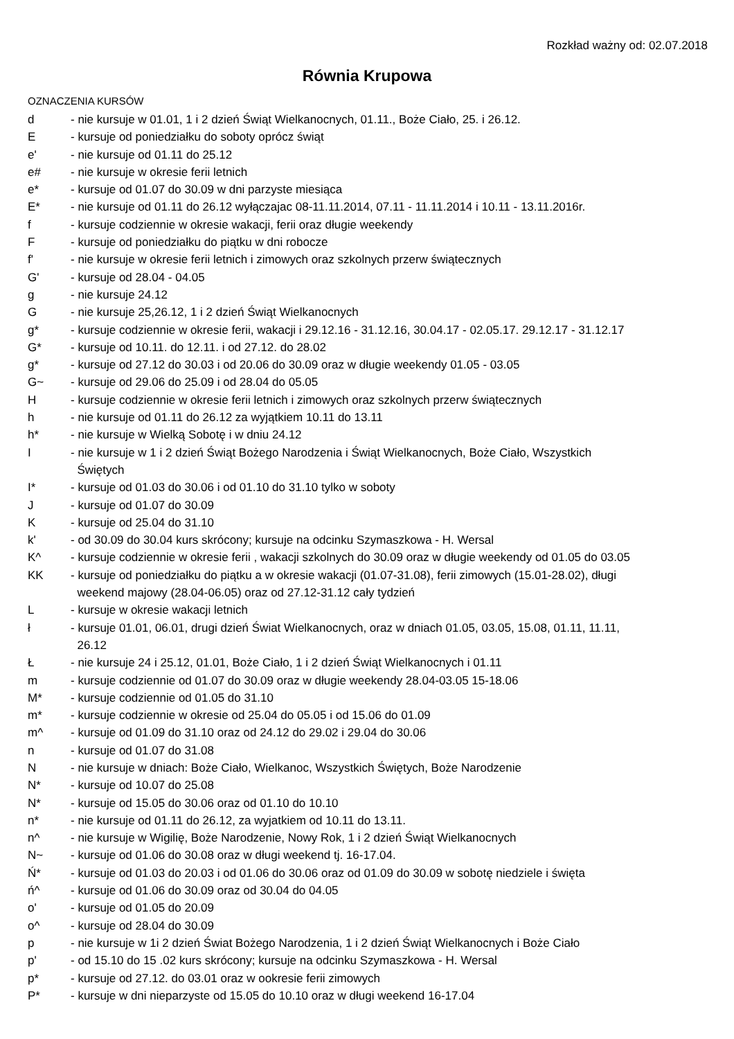Rozkład ważny od: 02.07.2018
Równia Krupowa
OZNACZENIA KURSÓW
| d | - nie kursuje w 01.01, 1 i 2 dzień Świąt Wielkanocnych, 01.11., Boże Ciało, 25. i 26.12. |
| E | - kursuje od poniedziałku do soboty oprócz świąt |
| e' | - nie kursuje od 01.11 do 25.12 |
| e# | - nie kursuje w okresie ferii letnich |
| e* | - kursuje od 01.07 do 30.09 w dni parzyste miesiąca |
| E* | - nie kursuje od 01.11 do 26.12 wyłączajac 08-11.11.2014, 07.11 - 11.11.2014 i 10.11 - 13.11.2016r. |
| f | - kursuje codziennie w okresie wakacji, ferii oraz długie weekendy |
| F | - kursuje od poniedziałku do piątku w dni robocze |
| f' | - nie kursuje w okresie ferii letnich i zimowych oraz szkolnych przerw świątecznych |
| G' | - kursuje od 28.04 - 04.05 |
| g | - nie kursuje 24.12 |
| G | - nie kursuje 25,26.12, 1 i 2 dzień Świąt Wielkanocnych |
| g* | - kursuje codziennie w okresie ferii, wakacji i 29.12.16 - 31.12.16, 30.04.17 - 02.05.17. 29.12.17 - 31.12.17 |
| G* | - kursuje od 10.11. do 12.11. i od 27.12. do 28.02 |
| g* | - kursuje od 27.12 do 30.03 i od 20.06 do 30.09 oraz w długie weekendy 01.05 - 03.05 |
| G~ | - kursuje od 29.06 do 25.09 i od 28.04 do 05.05 |
| H | - kursuje codziennie w okresie ferii letnich i zimowych oraz szkolnych przerw świątecznych |
| h | - nie kursuje od 01.11 do 26.12 za wyjątkiem 10.11 do 13.11 |
| h* | - nie kursuje w Wielką Sobotę i w dniu 24.12 |
| I | - nie kursuje w 1 i 2 dzień Świąt Bożego Narodzenia i Świąt Wielkanocnych, Boże Ciało, Wszystkich Świętych |
| I* | - kursuje od 01.03 do 30.06 i od 01.10 do 31.10 tylko w soboty |
| J | - kursuje od 01.07 do 30.09 |
| K | - kursuje od 25.04 do 31.10 |
| k' | - od 30.09 do 30.04 kurs skrócony; kursuje na odcinku Szymaszkowa - H. Wersal |
| K^ | - kursuje codziennie w okresie ferii , wakacji szkolnych do 30.09 oraz w długie weekendy od 01.05 do 03.05 |
| KK | - kursuje od poniedziałku do piątku a w okresie wakacji (01.07-31.08), ferii zimowych (15.01-28.02), długi weekend majowy (28.04-06.05) oraz od 27.12-31.12 cały tydzień |
| L | - kursuje w okresie wakacji letnich |
| ł | - kursuje 01.01, 06.01, drugi dzień Świat Wielkanocnych, oraz w dniach 01.05, 03.05, 15.08, 01.11, 11.11, 26.12 |
| Ł | - nie kursuje 24 i 25.12, 01.01, Boże Ciało, 1 i 2 dzień Świąt Wielkanocnych i 01.11 |
| m | - kursuje codziennie od 01.07 do 30.09 oraz w długie weekendy 28.04-03.05 15-18.06 |
| M* | - kursuje codziennie od 01.05 do 31.10 |
| m* | - kursuje codziennie w okresie od 25.04 do 05.05 i od 15.06 do 01.09 |
| m^ | - kursuje od 01.09 do 31.10 oraz od 24.12 do 29.02 i 29.04 do 30.06 |
| n | - kursuje od 01.07 do 31.08 |
| N | - nie kursuje w dniach: Boże Ciało, Wielkanoc, Wszystkich Świętych, Boże Narodzenie |
| N* | - kursuje od 10.07 do 25.08 |
| N* | - kursuje od 15.05 do 30.06 oraz od 01.10 do 10.10 |
| n* | - nie kursuje od 01.11 do 26.12, za wyjatkiem od 10.11 do 13.11. |
| n^ | - nie kursuje w Wigilię, Boże Narodzenie, Nowy Rok, 1 i 2 dzień Świąt Wielkanocnych |
| N~ | - kursuje od 01.06 do 30.08 oraz w długi weekend tj. 16-17.04. |
| Ń* | - kursuje od 01.03 do 20.03 i od 01.06 do 30.06 oraz od 01.09 do 30.09 w sobotę niedziele i święta |
| ń^ | - kursuje od 01.06 do 30.09 oraz od 30.04 do 04.05 |
| o' | - kursuje od 01.05 do 20.09 |
| o^ | - kursuje od 28.04 do 30.09 |
| p | - nie kursuje w 1i 2 dzień Świat Bożego Narodzenia, 1 i 2 dzień Świąt Wielkanocnych i Boże Ciało |
| p' | - od 15.10 do 15 .02 kurs skrócony; kursuje na odcinku Szymaszkowa - H. Wersal |
| p* | - kursuje od 27.12. do 03.01 oraz w ookresie ferii zimowych |
| P* | - kursuje w dni nieparzyste od 15.05 do 10.10 oraz w długi weekend 16-17.04 |